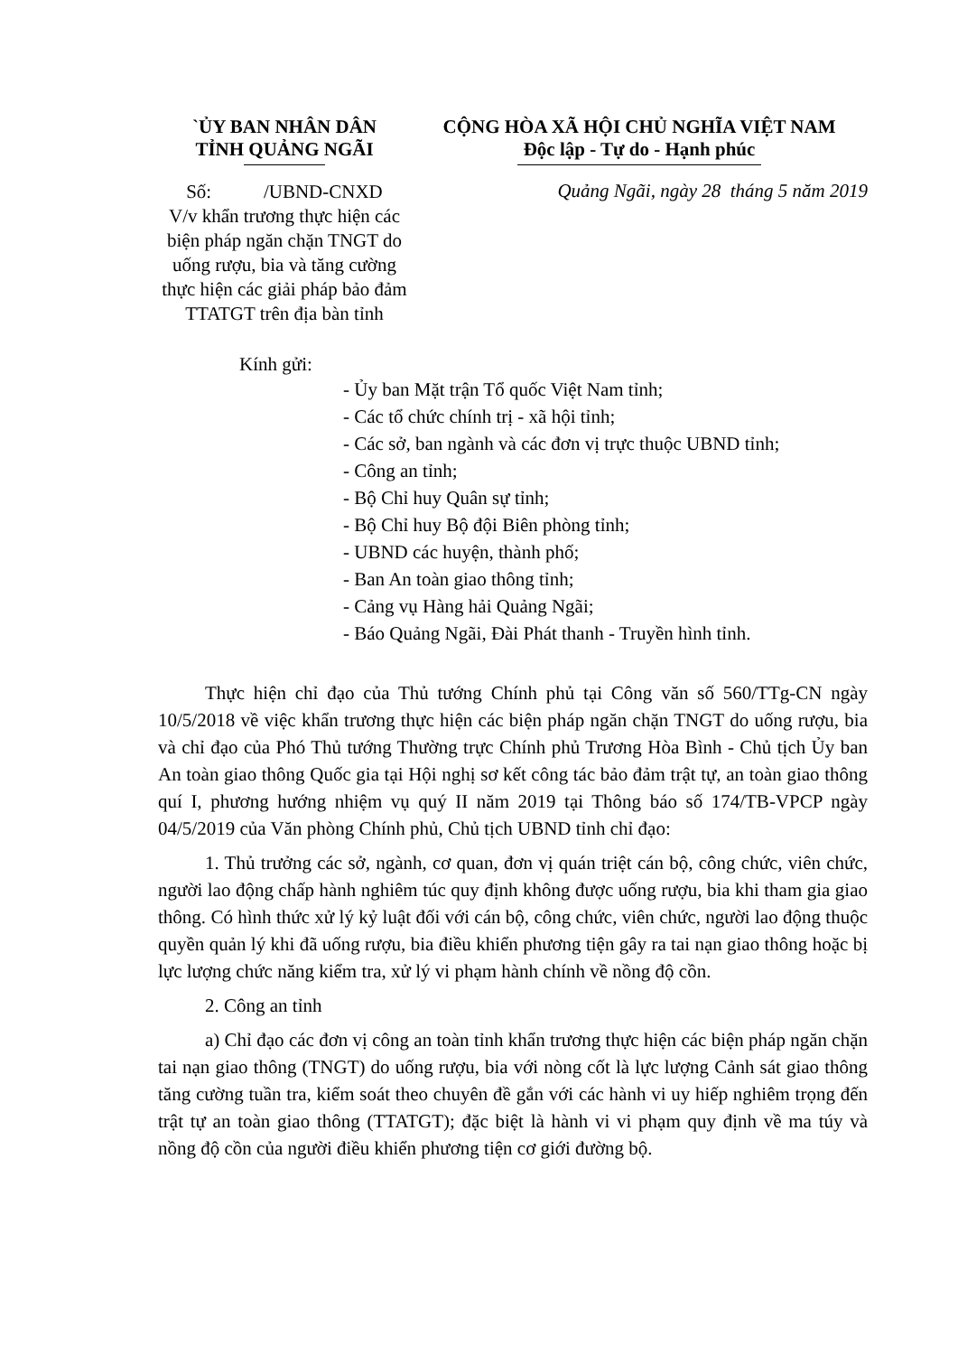`ỦY BAN NHÂN DÂN
TỈNH QUẢNG NGÃI
Số: /UBND-CNXD
V/v khẩn trương thực hiện các biện pháp ngăn chặn TNGT do uống rượu, bia và tăng cường thực hiện các giải pháp bảo đảm TTATGT trên địa bàn tỉnh
CỘNG HÒA XÃ HỘI CHỦ NGHĨA VIỆT NAM
Độc lập - Tự do - Hạnh phúc
Quảng Ngãi, ngày 28 tháng 5 năm 2019
Kính gửi:
- Ủy ban Mặt trận Tổ quốc Việt Nam tỉnh;
- Các tổ chức chính trị - xã hội tỉnh;
- Các sở, ban ngành và các đơn vị trực thuộc UBND tỉnh;
- Công an tỉnh;
- Bộ Chỉ huy Quân sự tỉnh;
- Bộ Chỉ huy Bộ đội Biên phòng tỉnh;
- UBND các huyện, thành phố;
- Ban An toàn giao thông tỉnh;
- Cảng vụ Hàng hải Quảng Ngãi;
- Báo Quảng Ngãi, Đài Phát thanh - Truyền hình tỉnh.
Thực hiện chỉ đạo của Thủ tướng Chính phủ tại Công văn số 560/TTg-CN ngày 10/5/2018 về việc khẩn trương thực hiện các biện pháp ngăn chặn TNGT do uống rượu, bia và chỉ đạo của Phó Thủ tướng Thường trực Chính phủ Trương Hòa Bình - Chủ tịch Ủy ban An toàn giao thông Quốc gia tại Hội nghị sơ kết công tác bảo đảm trật tự, an toàn giao thông quí I, phương hướng nhiệm vụ quý II năm 2019 tại Thông báo số 174/TB-VPCP ngày 04/5/2019 của Văn phòng Chính phủ, Chủ tịch UBND tỉnh chỉ đạo:
1. Thủ trưởng các sở, ngành, cơ quan, đơn vị quán triệt cán bộ, công chức, viên chức, người lao động chấp hành nghiêm túc quy định không được uống rượu, bia khi tham gia giao thông. Có hình thức xử lý kỷ luật đối với cán bộ, công chức, viên chức, người lao động thuộc quyền quản lý khi đã uống rượu, bia điều khiển phương tiện gây ra tai nạn giao thông hoặc bị lực lượng chức năng kiểm tra, xử lý vi phạm hành chính về nồng độ cồn.
2. Công an tỉnh
a) Chỉ đạo các đơn vị công an toàn tỉnh khẩn trương thực hiện các biện pháp ngăn chặn tai nạn giao thông (TNGT) do uống rượu, bia với nòng cốt là lực lượng Cảnh sát giao thông tăng cường tuần tra, kiểm soát theo chuyên đề gắn với các hành vi uy hiếp nghiêm trọng đến trật tự an toàn giao thông (TTATGT); đặc biệt là hành vi vi phạm quy định về ma túy và nồng độ cồn của người điều khiển phương tiện cơ giới đường bộ.